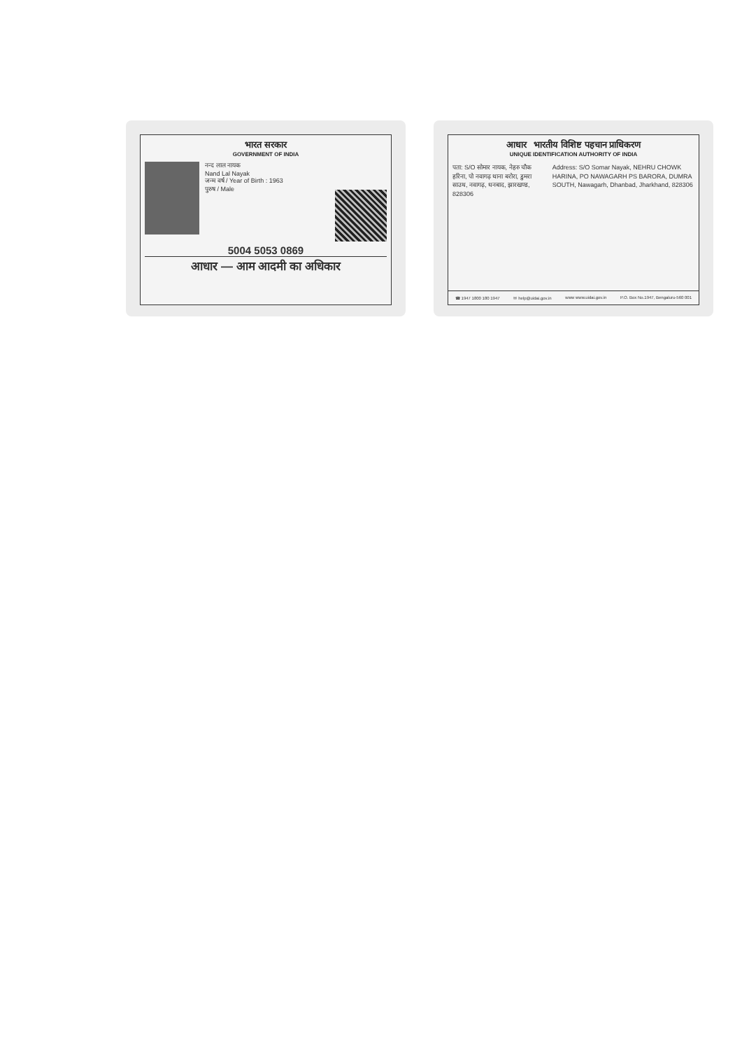भारत सरकार
GOVERNMENT OF INDIA
नन्द लाल नायक
Nand Lal Nayak
जन्म वर्ष / Year of Birth : 1963
पुरुष / Male
5004 5053 0869
आधार — आम आदमी का अधिकार
आधार भारतीय विशिष्ट पहचान प्राधिकरण
UNIQUE IDENTIFICATION AUTHORITY OF INDIA
पता: S/O सोमार नायक, नेहरु चौक हरिना, पो नवागढ़ थाना बरोरा, डुमरा साउथ, नवागढ़, धनबाद, झारखण्ड, 828306
Address: S/O Somar Nayak, NEHRU CHOWK HARINA, PO NAWAGARH PS BARORA, DUMRA SOUTH, Nawagarh, Dhanbad, Jharkhand, 828306
☎ 1947 1800 180 1947 ✉ help@uidai.gov.in www www.uidai.gov.in P.O. Box No.1947, Bengaluru-560 001